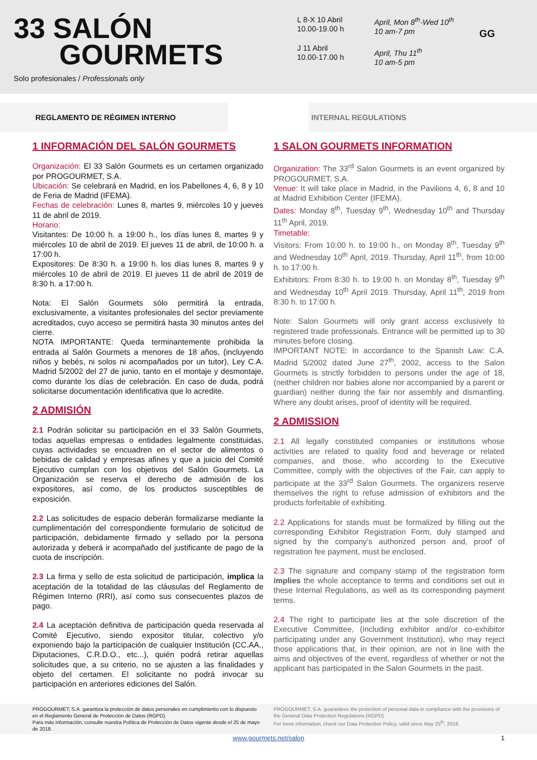33 SALÓN
GOURMETS
Solo profesionales / Professionals only
L 8-X 10 Abril
10.00-19.00 h
J 11 Abril
10.00-17.00 h
April, Mon 8<sup>th</sup>-Wed 10<sup>th</sup>
10 am-7 pm
April, Thu 11<sup>th</sup>
10 am-5 pm
GG
REGLAMENTO DE RÉGIMEN INTERNO INTERNAL REGULATIONS
1 INFORMACIÓN DEL SALÓN GOURMETS
Organización: El 33 Salón Gourmets es un certamen organizado por PROGOURMET, S.A.
Ubicación: Se celebrará en Madrid, en los Pabellones 4, 6, 8 y 10 de Feria de Madrid (IFEMA).
Fechas de celebración: Lunes 8, martes 9, miércoles 10 y jueves 11 de abril de 2019.
Horario:
Visitantes: De 10:00 h. a 19:00 h., los días lunes 8, martes 9 y miércoles 10 de abril de 2019. El jueves 11 de abril, de 10:00 h. a 17:00 h.
Expositores: De 8:30 h. a 19:00 h. los días lunes 8, martes 9 y miércoles 10 de abril de 2019. El jueves 11 de abril de 2019 de 8:30 h. a 17:00 h.
Nota: El Salón Gourmets sólo permitirá la entrada, exclusivamente, a visitantes profesionales del sector previamente acreditados, cuyo acceso se permitirá hasta 30 minutos antes del cierre.
NOTA IMPORTANTE: Queda terminantemente prohibida la entrada al Salón Gourmets a menores de 18 años, (incluyendo niños y bebés, ni solos ni acompañados por un tutor), Ley C.A. Madrid 5/2002 del 27 de junio, tanto en el montaje y desmontaje, como durante los días de celebración. En caso de duda, podrá solicitarse documentación identificativa que lo acredite.
2 ADMISIÓN
2.1 Podrán solicitar su participación en el 33 Salón Gourmets, todas aquellas empresas o entidades legalmente constituidas, cuyas actividades se encuadren en el sector de alimentos o bebidas de calidad y empresas afines y que a juicio del Comité Ejecutivo cumplan con los objetivos del Salón Gourmets. La Organización se reserva el derecho de admisión de los expositores, así como, de los productos susceptibles de exposición.
2.2 Las solicitudes de espacio deberán formalizarse mediante la cumplimentación del correspondiente formulario de solicitud de participación, debidamente firmado y sellado por la persona autorizada y deberá ir acompañado del justificante de pago de la cuota de inscripción.
2.3 La firma y sello de esta solicitud de participación, implica la aceptación de la totalidad de las cláusulas del Reglamento de Régimen Interno (RRI), así como sus consecuentes plazos de pago.
2.4 La aceptación definitiva de participación queda reservada al Comité Ejecutivo, siendo expositor titular, colectivo y/o exponiendo bajo la participación de cualquier Institución (CC.AA., Diputaciones, C.R.D.O., etc...), quién podrá retirar aquellas solicitudes que, a su criterio, no se ajusten a las finalidades y objeto del certamen. El solicitante no podrá invocar su participación en anteriores ediciones del Salón.
1 SALON GOURMETS INFORMATION
Organization: The 33<sup>rd</sup> Salon Gourmets is an event organized by PROGOURMET, S.A.
Venue: It will take place in Madrid, in the Pavilions 4, 6, 8 and 10 at Madrid Exhibition Center (IFEMA).
Dates: Monday 8<sup>th</sup>, Tuesday 9<sup>th</sup>, Wednesday 10<sup>th</sup> and Thursday 11<sup>th</sup> April, 2019.
Timetable:
Visitors: From 10:00 h. to 19:00 h., on Monday 8<sup>th</sup>, Tuesday 9<sup>th</sup> and Wednesday 10<sup>th</sup> April, 2019. Thursday, April 11<sup>th</sup>, from 10:00 h. to 17:00 h.
Exhibitors: From 8:30 h. to 19:00 h. on Monday 8<sup>th</sup>, Tuesday 9<sup>th</sup> and Wednesday 10<sup>th</sup> April 2019. Thursday, April 11<sup>th</sup>, 2019 from 8:30 h. to 17:00 h.
Note: Salon Gourmets will only grant access exclusively to registered trade professionals. Entrance will be permitted up to 30 minutes before closing.
IMPORTANT NOTE: In accordance to the Spanish Law: C.A. Madrid 5/2002 dated June 27<sup>th</sup>, 2002, access to the Salon Gourmets is strictly forbidden to persons under the age of 18, (neither children nor babies alone nor accompanied by a parent or guardian) neither during the fair nor assembly and dismantling. Where any doubt arises, proof of identity will be required.
2 ADMISSION
2.1 All legally constituted companies or institutions whose activities are related to quality food and beverage or related companies, and those, who according to the Executive Committee, comply with the objectives of the Fair, can apply to participate at the 33<sup>rd</sup> Salon Gourmets. The organizers reserve themselves the right to refuse admission of exhibitors and the products forfeitable of exhibiting.
2.2 Applications for stands must be formalized by filling out the corresponding Exhibitor Registration Form, duly stamped and signed by the company’s authorized person and, proof of registration fee payment, must be enclosed.
2.3 The signature and company stamp of the registration form implies the whole acceptance to terms and conditions set out in these Internal Regulations, as well as its corresponding payment terms.
2.4 The right to participate lies at the sole discretion of the Executive Committee, (including exhibitor and/or co-exhibitor participating under any Government Institution), who may reject those applications that, in their opinion, are not in line with the aims and objectives of the event, regardless of whether or not the applicant has participated in the Salon Gourmets in the past.
PROGOURMET, S.A. garantiza la protección de datos personales en cumplimiento con lo dispuesto en el Reglamento General de Protección de Datos (RGPD).
Para más información, consulte nuestra Política de Protección de Datos vigente desde el 25 de mayo de 2018.
PROGOURMET, S.A. guarantees the protection of personal data in compliance with the provisions of the General Data Protection Regulations (RGPD).
For more information, check our Data Protection Policy, valid since May 25<sup>th</sup>, 2018.
www.gourmets.net/salon 1